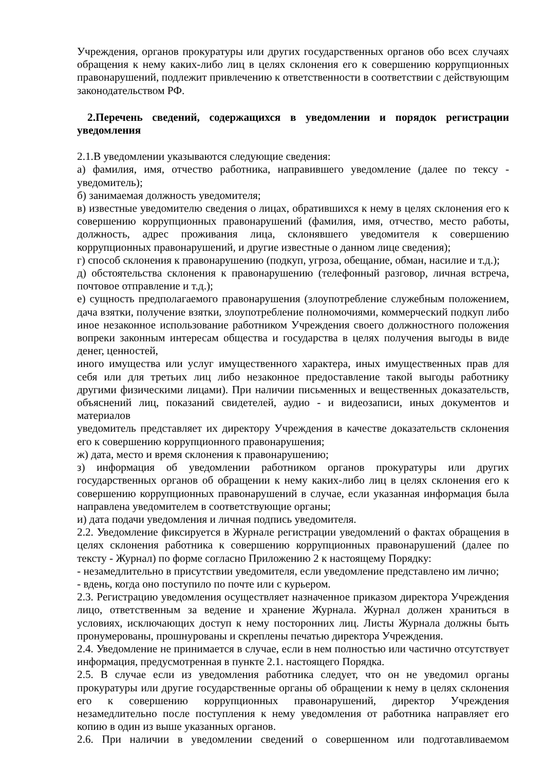Учреждения, органов прокуратуры или других государственных органов обо всех случаях обращения к нему каких-либо лиц в целях склонения его к совершению коррупционных правонарушений, подлежит привлечению к ответственности в соответствии с действующим законодательством РФ.
2.Перечень сведений, содержащихся в уведомлении и порядок регистрации уведомления
2.1.В уведомлении указываются следующие сведения:
а) фамилия, имя, отчество работника, направившего уведомление (далее по тексу - уведомитель);
б) занимаемая должность уведомителя;
в) известные уведомителю сведения о лицах, обратившихся к нему в целях склонения его к совершению коррупционных правонарушений (фамилия, имя, отчество, место работы, должность, адрес проживания лица, склонявшего уведомителя к совершению коррупционных правонарушений, и другие известные о данном лице сведения);
г) способ склонения к правонарушению (подкуп, угроза, обещание, обман, насилие и т.д.);
д) обстоятельства склонения к правонарушению (телефонный разговор, личная встреча, почтовое отправление и т.д.);
е) сущность предполагаемого правонарушения (злоупотребление служебным положением, дача взятки, получение взятки, злоупотребление полномочиями, коммерческий подкуп либо иное незаконное использование работником Учреждения своего должностного положения вопреки законным интересам общества и государства в целях получения выгоды в виде денег, ценностей,
иного имущества или услуг имущественного характера, иных имущественных прав для себя или для третьих лиц либо незаконное предоставление такой выгоды работнику другими физическими лицами). При наличии письменных и вещественных доказательств, объяснений лиц, показаний свидетелей, аудио - и видеозаписи, иных документов и материалов
уведомитель представляет их директору Учреждения в качестве доказательств склонения его к совершению коррупционного правонарушения;
ж) дата, место и время склонения к правонарушению;
з) информация об уведомлении работником органов прокуратуры или других государственных органов об обращении к нему каких-либо лиц в целях склонения его к совершению коррупционных правонарушений в случае, если указанная информация была направлена уведомителем в соответствующие органы;
и) дата подачи уведомления и личная подпись уведомителя.
2.2. Уведомление фиксируется в Журнале регистрации уведомлений о фактах обращения в целях склонения работника к совершению коррупционных правонарушений (далее по тексту - Журнал) по форме согласно Приложению 2 к настоящему Порядку:
- незамедлительно в присутствии уведомителя, если уведомление представлено им лично;
- вдень, когда оно поступило по почте или с курьером.
2.3. Регистрацию уведомления осуществляет назначенное приказом директора Учреждения лицо, ответственным за ведение и хранение Журнала. Журнал должен храниться в условиях, исключающих доступ к нему посторонних лиц. Листы Журнала должны быть пронумерованы, прошнурованы и скреплены печатью директора Учреждения.
2.4. Уведомление не принимается в случае, если в нем полностью или частично отсутствует информация, предусмотренная в пункте 2.1. настоящего Порядка.
2.5. В случае если из уведомления работника следует, что он не уведомил органы прокуратуры или другие государственные органы об обращении к нему в целях склонения его к совершению коррупционных правонарушений, директор Учреждения незамедлительно после поступления к нему уведомления от работника направляет его копию в один из выше указанных органов.
2.6. При наличии в уведомлении сведений о совершенном или подготавливаемом